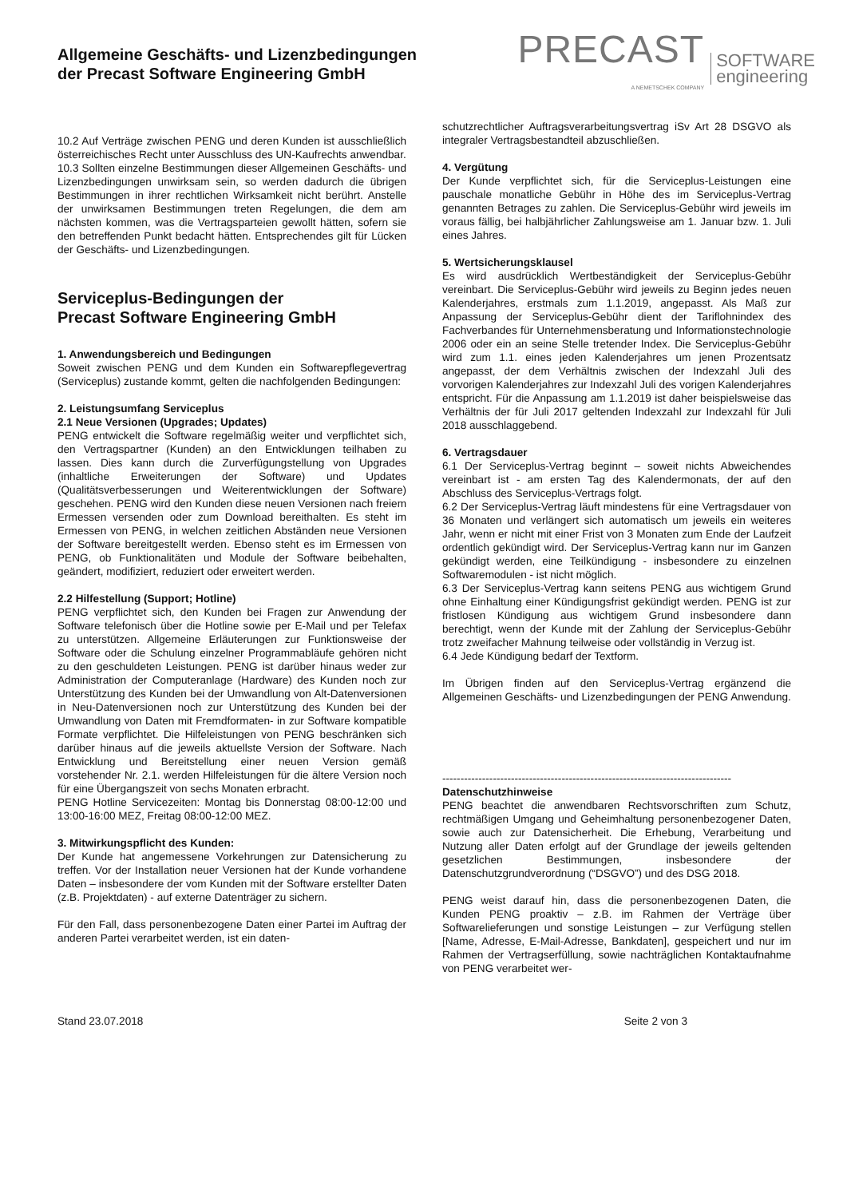Allgemeine Geschäfts- und Lizenzbedingungen
der Precast Software Engineering GmbH
PRECAST
A NEMETSCHEK COMPANY
SOFTWARE
engineering
10.2 Auf Verträge zwischen PENG und deren Kunden ist ausschließlich österreichisches Recht unter Ausschluss des UN-Kaufrechts anwendbar.
10.3 Sollten einzelne Bestimmungen dieser Allgemeinen Geschäfts- und Lizenzbedingungen unwirksam sein, so werden dadurch die übrigen Bestimmungen in ihrer rechtlichen Wirksamkeit nicht berührt. Anstelle der unwirksamen Bestimmungen treten Regelungen, die dem am nächsten kommen, was die Vertragsparteien gewollt hätten, sofern sie den betreffenden Punkt bedacht hätten. Entsprechendes gilt für Lücken der Geschäfts- und Lizenzbedingungen.
Serviceplus-Bedingungen der
Precast Software Engineering GmbH
1. Anwendungsbereich und Bedingungen
Soweit zwischen PENG und dem Kunden ein Softwarepflegevertrag (Serviceplus) zustande kommt, gelten die nachfolgenden Bedingungen:
2. Leistungsumfang Serviceplus
2.1 Neue Versionen (Upgrades; Updates)
PENG entwickelt die Software regelmäßig weiter und verpflichtet sich, den Vertragspartner (Kunden) an den Entwicklungen teilhaben zu lassen. Dies kann durch die Zurverfügungstellung von Upgrades (inhaltliche Erweiterungen der Software) und Updates (Qualitätsverbesserungen und Weiterentwicklungen der Software) geschehen. PENG wird den Kunden diese neuen Versionen nach freiem Ermessen versenden oder zum Download bereithalten. Es steht im Ermessen von PENG, in welchen zeitlichen Abständen neue Versionen der Software bereitgestellt werden. Ebenso steht es im Ermessen von PENG, ob Funktionalitäten und Module der Software beibehalten, geändert, modifiziert, reduziert oder erweitert werden.
2.2 Hilfestellung (Support; Hotline)
PENG verpflichtet sich, den Kunden bei Fragen zur Anwendung der Software telefonisch über die Hotline sowie per E-Mail und per Telefax zu unterstützen. Allgemeine Erläuterungen zur Funktionsweise der Software oder die Schulung einzelner Programmabläufe gehören nicht zu den geschuldeten Leistungen. PENG ist darüber hinaus weder zur Administration der Computeranlage (Hardware) des Kunden noch zur Unterstützung des Kunden bei der Umwandlung von Alt-Datenversionen in Neu-Datenversionen noch zur Unterstützung des Kunden bei der Umwandlung von Daten mit Fremdformaten- in zur Software kompatible Formate verpflichtet. Die Hilfeleistungen von PENG beschränken sich darüber hinaus auf die jeweils aktuellste Version der Software. Nach Entwicklung und Bereitstellung einer neuen Version gemäß vorstehender Nr. 2.1. werden Hilfeleistungen für die ältere Version noch für eine Übergangszeit von sechs Monaten erbracht.
PENG Hotline Servicezeiten: Montag bis Donnerstag 08:00-12:00 und 13:00-16:00 MEZ, Freitag 08:00-12:00 MEZ.
3. Mitwirkungspflicht des Kunden:
Der Kunde hat angemessene Vorkehrungen zur Datensicherung zu treffen. Vor der Installation neuer Versionen hat der Kunde vorhandene Daten – insbesondere der vom Kunden mit der Software erstellter Daten (z.B. Projektdaten) - auf externe Datenträger zu sichern.
Für den Fall, dass personenbezogene Daten einer Partei im Auftrag der anderen Partei verarbeitet werden, ist ein daten-
schutzrechtlicher Auftragsverarbeitungsvertrag iSv Art 28 DSGVO als integraler Vertragsbestandteil abzuschließen.
4. Vergütung
Der Kunde verpflichtet sich, für die Serviceplus-Leistungen eine pauschale monatliche Gebühr in Höhe des im Serviceplus-Vertrag genannten Betrages zu zahlen. Die Serviceplus-Gebühr wird jeweils im voraus fällig, bei halbjährlicher Zahlungsweise am 1. Januar bzw. 1. Juli eines Jahres.
5. Wertsicherungsklausel
Es wird ausdrücklich Wertbeständigkeit der Serviceplus-Gebühr vereinbart. Die Serviceplus-Gebühr wird jeweils zu Beginn jedes neuen Kalenderjahres, erstmals zum 1.1.2019, angepasst. Als Maß zur Anpassung der Serviceplus-Gebühr dient der Tariflohnindex des Fachverbandes für Unternehmensberatung und Informationstechnologie 2006 oder ein an seine Stelle tretender Index. Die Serviceplus-Gebühr wird zum 1.1. eines jeden Kalenderjahres um jenen Prozentsatz angepasst, der dem Verhältnis zwischen der Indexzahl Juli des vorvorigen Kalenderjahres zur Indexzahl Juli des vorigen Kalenderjahres entspricht. Für die Anpassung am 1.1.2019 ist daher beispielsweise das Verhältnis der für Juli 2017 geltenden Indexzahl zur Indexzahl für Juli 2018 ausschlaggebend.
6. Vertragsdauer
6.1 Der Serviceplus-Vertrag beginnt – soweit nichts Abweichendes vereinbart ist - am ersten Tag des Kalendermonats, der auf den Abschluss des Serviceplus-Vertrags folgt.
6.2 Der Serviceplus-Vertrag läuft mindestens für eine Vertragsdauer von 36 Monaten und verlängert sich automatisch um jeweils ein weiteres Jahr, wenn er nicht mit einer Frist von 3 Monaten zum Ende der Laufzeit ordentlich gekündigt wird. Der Serviceplus-Vertrag kann nur im Ganzen gekündigt werden, eine Teilkündigung - insbesondere zu einzelnen Softwaremodulen - ist nicht möglich.
6.3 Der Serviceplus-Vertrag kann seitens PENG aus wichtigem Grund ohne Einhaltung einer Kündigungsfrist gekündigt werden. PENG ist zur fristlosen Kündigung aus wichtigem Grund insbesondere dann berechtigt, wenn der Kunde mit der Zahlung der Serviceplus-Gebühr trotz zweifacher Mahnung teilweise oder vollständig in Verzug ist.
6.4 Jede Kündigung bedarf der Textform.
Im Übrigen finden auf den Serviceplus-Vertrag ergänzend die Allgemeinen Geschäfts- und Lizenzbedingungen der PENG Anwendung.
--------------------------------------------------------------------------------
Datenschutzhinweise
PENG beachtet die anwendbaren Rechtsvorschriften zum Schutz, rechtmäßigen Umgang und Geheimhaltung personenbezogener Daten, sowie auch zur Datensicherheit. Die Erhebung, Verarbeitung und Nutzung aller Daten erfolgt auf der Grundlage der jeweils geltenden gesetzlichen Bestimmungen, insbesondere der Datenschutzgrundverordnung (“DSGVO”) und des DSG 2018.
PENG weist darauf hin, dass die personenbezogenen Daten, die Kunden PENG proaktiv – z.B. im Rahmen der Verträge über Softwarelieferungen und sonstige Leistungen – zur Verfügung stellen [Name, Adresse, E-Mail-Adresse, Bankdaten], gespeichert und nur im Rahmen der Vertragserfüllung, sowie nachträglichen Kontaktaufnahme von PENG verarbeitet wer-
Stand 23.07.2018 Seite 2 von 3